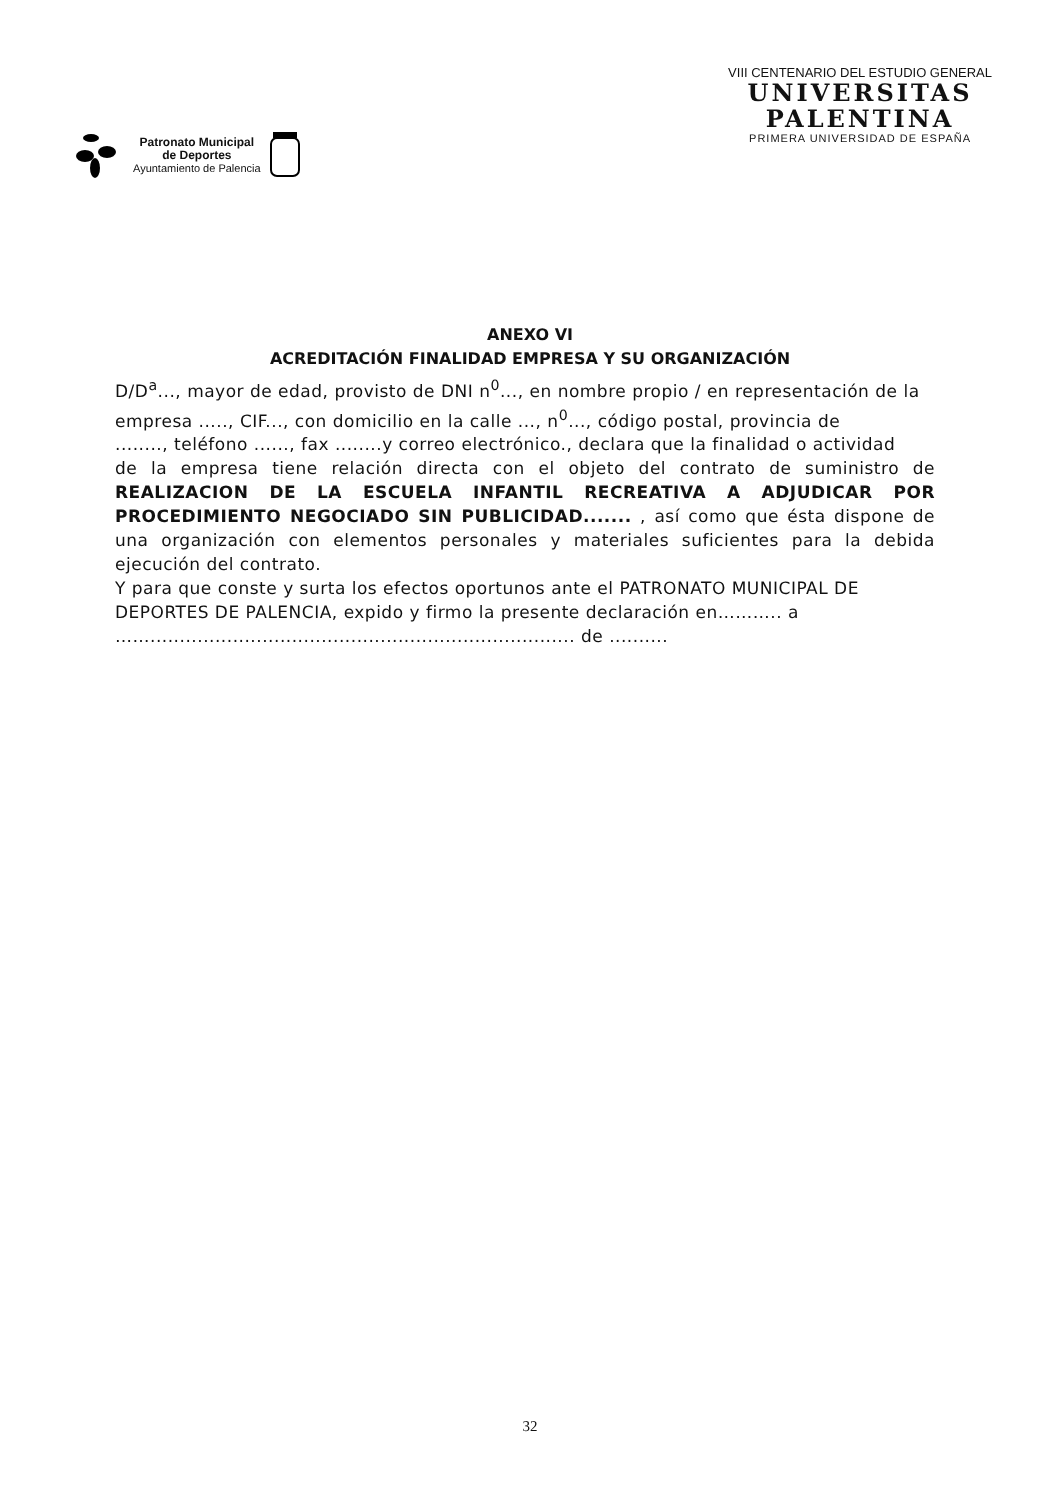Patronato Municipal
de Deportes
Ayuntamiento de Palencia
VIII CENTENARIO DEL ESTUDIO GENERAL
UNIVERSITAS
PALENTINA
PRIMERA UNIVERSIDAD DE ESPAÑA
ANEXO VI
ACREDITACIÓN FINALIDAD EMPRESA Y SU ORGANIZACIÓN
D/D<sup>a</sup>..., mayor de edad, provisto de DNI n<sup>0</sup>..., en nombre propio / en representación de la
empresa ....., CIF..., con domicilio en la calle ..., n<sup>0</sup>..., código postal, provincia de
........, teléfono ......, fax ........y correo electrónico., declara que la finalidad o actividad
de la empresa tiene relación directa con el objeto del contrato de suministro de REALIZACION DE LA ESCUELA INFANTIL RECREATIVA A ADJUDICAR POR PROCEDIMIENTO NEGOCIADO SIN PUBLICIDAD....... , así como que ésta dispone de una organización con elementos personales y materiales suficientes para la debida ejecución del contrato.
Y para que conste y surta los efectos oportunos ante el PATRONATO MUNICIPAL DE DEPORTES DE PALENCIA, expido y firmo la presente declaración en……….. a ……........................................................................ de ..........
32